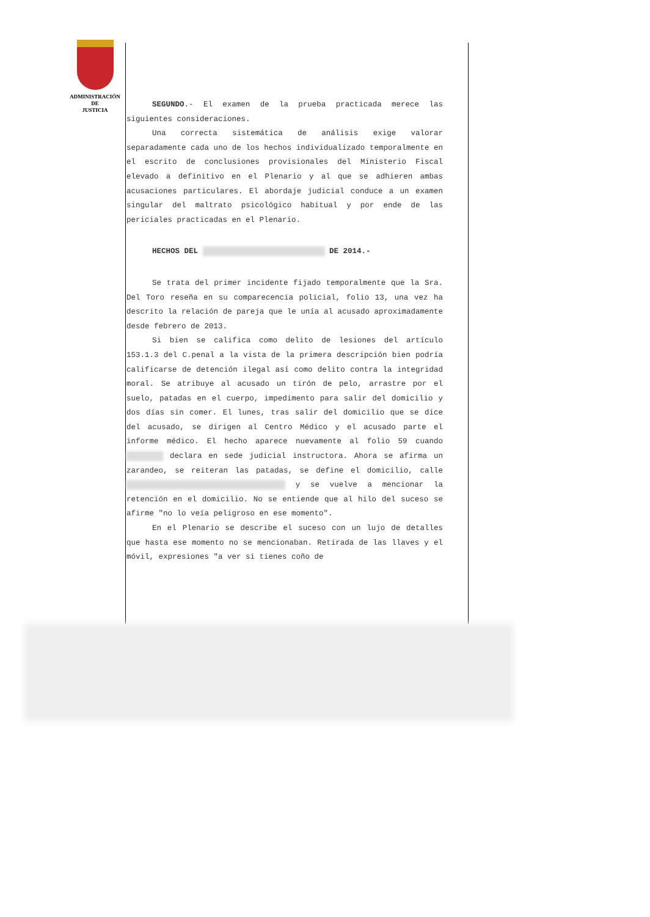ADMINISTRACIÓN
DE
JUSTICIA
SEGUNDO.- El examen de la prueba practicada merece las siguientes consideraciones.
Una correcta sistemática de análisis exige valorar separadamente cada uno de los hechos individualizado temporalmente en el escrito de conclusiones provisionales del Ministerio Fiscal elevado a definitivo en el Plenario y al que se adhieren ambas acusaciones particulares. El abordaje judicial conduce a un examen singular del maltrato psicológico habitual y por ende de las periciales practicadas en el Plenario.
HECHOS DEL DE 2014.-
Se trata del primer incidente fijado temporalmente que la Sra. Del Toro reseña en su comparecencia policial, folio 13, una vez ha descrito la relación de pareja que le unía al acusado aproximadamente desde febrero de 2013.
Si bien se califica como delito de lesiones del artículo 153.1.3 del C.penal a la vista de la primera descripción bien podría calificarse de detención ilegal así como delito contra la integridad moral. Se atribuye al acusado un tirón de pelo, arrastre por el suelo, patadas en el cuerpo, impedimento para salir del domicilio y dos días sin comer. El lunes, tras salir del domicilio que se dice del acusado, se dirigen al Centro Médico y el acusado parte el informe médico. El hecho aparece nuevamente al folio 59 cuando declara en sede judicial instructora. Ahora se afirma un zarandeo, se reiteran las patadas, se define el domicilio, calle y se vuelve a mencionar la retención en el domicilio. No se entiende que al hilo del suceso se afirme "no lo veía peligroso en ese momento".
En el Plenario se describe el suceso con un lujo de detalles que hasta ese momento no se mencionaban. Retirada de las llaves y el móvil, expresiones "a ver si tienes coño de